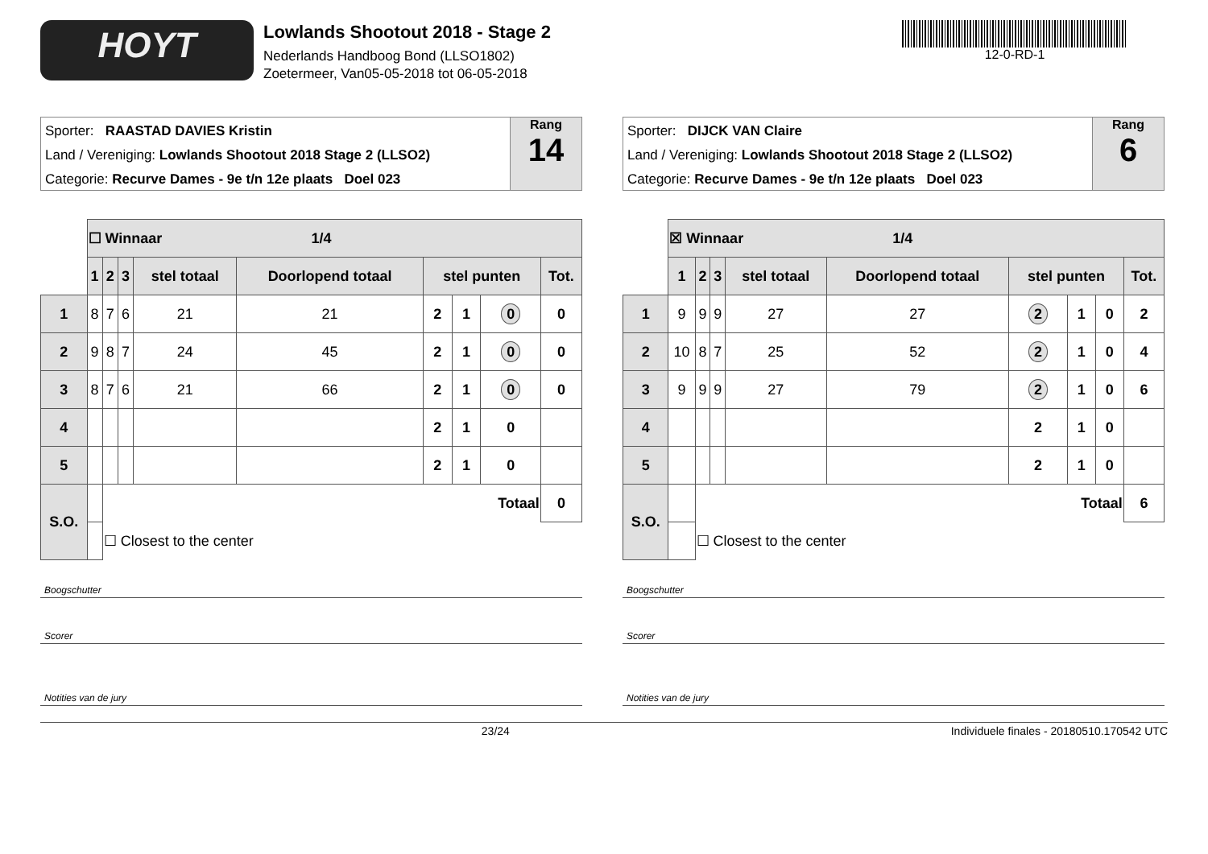HOYT
Lowlands Shootout 2018 - Stage 2
Nederlands Handboog Bond (LLSO1802)
Zoetermeer, Van05-05-2018 tot 06-05-2018
12-0-RD-1
Sporter: RAASTAD DAVIES Kristin
Land / Vereniging: Lowlands Shootout 2018 Stage 2 (LLSO2)
Categorie: Recurve Dames - 9e t/n 12e plaats Doel 023
Rang
14
| | ☐ Winnaar 1/4 | | | | | | | | |
| | 1 | 2 | 3 | stel totaal | Doorlopend totaal | stel punten | | | Tot. |
| 1 | 8 | 7 | 6 | 21 | 21 | 2 | 1 | 0 | 0 |
| 2 | 9 | 8 | 7 | 24 | 45 | 2 | 1 | 0 | 0 |
| 3 | 8 | 7 | 6 | 21 | 66 | 2 | 1 | 0 | 0 |
| 4 | | | | | | 2 | 1 | 0 | |
| 5 | | | | | | 2 | 1 | 0 | |
| S.O. | | Totaal | | | | | | | 0 |
| | | ☐ Closest to the center | | | | | | | |
Boogschutter
Scorer
Notities van de jury
Sporter: DIJCK VAN Claire
Land / Vereniging: Lowlands Shootout 2018 Stage 2 (LLSO2)
Categorie: Recurve Dames - 9e t/n 12e plaats Doel 023
Rang
6
| | ☒ Winnaar 1/4 | | | | | | | | |
| | 1 | 2 | 3 | stel totaal | Doorlopend totaal | stel punten | | | Tot. |
| 1 | 9 | 9 | 9 | 27 | 27 | 2 | 1 | 0 | 2 |
| 2 | 10 | 8 | 7 | 25 | 52 | 2 | 1 | 0 | 4 |
| 3 | 9 | 9 | 9 | 27 | 79 | 2 | 1 | 0 | 6 |
| 4 | | | | | | 2 | 1 | 0 | |
| 5 | | | | | | 2 | 1 | 0 | |
| S.O. | | Totaal | | | | | | | 6 |
| | | ☐ Closest to the center | | | | | | | |
Boogschutter
Scorer
Notities van de jury
23/24 Individuele finales - 20180510.170542 UTC